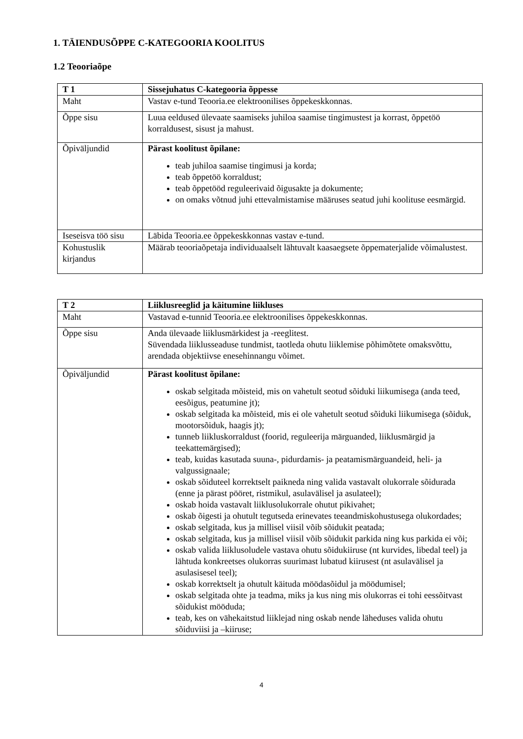1. TÄIENDUSÕPPE C-KATEGOORIA KOOLITUS
1.2 Teooriaõpe
| T 1 | Sissejuhatus C-kategooria õppesse |
| --- | --- |
| Maht | Vastav e-tund Teooria.ee elektroonilises õppekeskkonnas. |
| Õppe sisu | Luua eeldused ülevaate saamiseks juhiloa saamise tingimustest ja korrast, õppetöö korraldusest, sisust ja mahust. |
| Õpiväljundid | Pärast koolitust õpilane: teab juhiloa saamise tingimusi ja korda; teab õppetöö korraldust; teab õppetööd reguleerivaid õigusakte ja dokumente; on omaks võtnud juhi ettevalmistamise määruses seatud juhi koolituse eesmärgid. |
| Iseseisva töö sisu | Läbida Teooria.ee õppekeskkonnas vastav e-tund. |
| Kohustuslik kirjandus | Määrab teooriaõpetaja individuaalselt lähtuvalt kaasaegsete õppematerjalide võimalustest. |
| T 2 | Liiklusreeglid ja käitumine liikluses |
| --- | --- |
| Maht | Vastavad e-tunnid Teooria.ee elektroonilises õppekeskkonnas. |
| Õppe sisu | Anda ülevaade liiklusmärkidest ja -reeglitest. Süvendada liiklusseaduse tundmist, taotleda ohutu liiklemise põhimõtete omaksvõttu, arendada objektiivse enesehinnangu võimet. |
| Õpiväljundid | Pärast koolitust õpilane: oskab selgitada mõisteid, mis on vahetult seotud sõiduki liikumisega (anda teed, eesõigus, peatumine jt); oskab selgitada ka mõisteid, mis ei ole vahetult seotud sõiduki liikumisega (sõiduk, mootorsõiduk, haagis jt); tunneb liikluskorraldust (foorid, reguleerija märguanded, liiklusmärgid ja teekattemärgised); teab, kuidas kasutada suuna-, pidurdamis- ja peatamismärguandeid, heli- ja valgussignaale; oskab sõiduteel korrektselt paikneda ning valida vastavalt olukorrale sõidurada (enne ja pärast pööret, ristmikul, asulavälisel ja asulateel); oskab hoida vastavalt liiklusolukorrale ohutut pikivahet; oskab õigesti ja ohutult tegutseda erinevates teeandmiskohustusega olukordades; oskab selgitada, kus ja millisel viisil võib sõidukit peatada; oskab selgitada, kus ja millisel viisil võib sõidukit parkida ning kus parkida ei või; oskab valida liiklusoludele vastava ohutu sõidukiiruse (nt kurvides, libedal teel) ja lähtuda konkreetses olukorras suurimast lubatud kiirusest (nt asulavälisel ja asulasisesel teel); oskab korrektselt ja ohutult käituda möödasõidul ja möödumisel; oskab selgitada ohte ja teadma, miks ja kus ning mis olukorras ei tohi eessõitvast sõidukist mööduda; teab, kes on vähekaitstud liiklejad ning oskab nende läheduses valida ohutu sõiduviisi ja –kiiruse; |
4